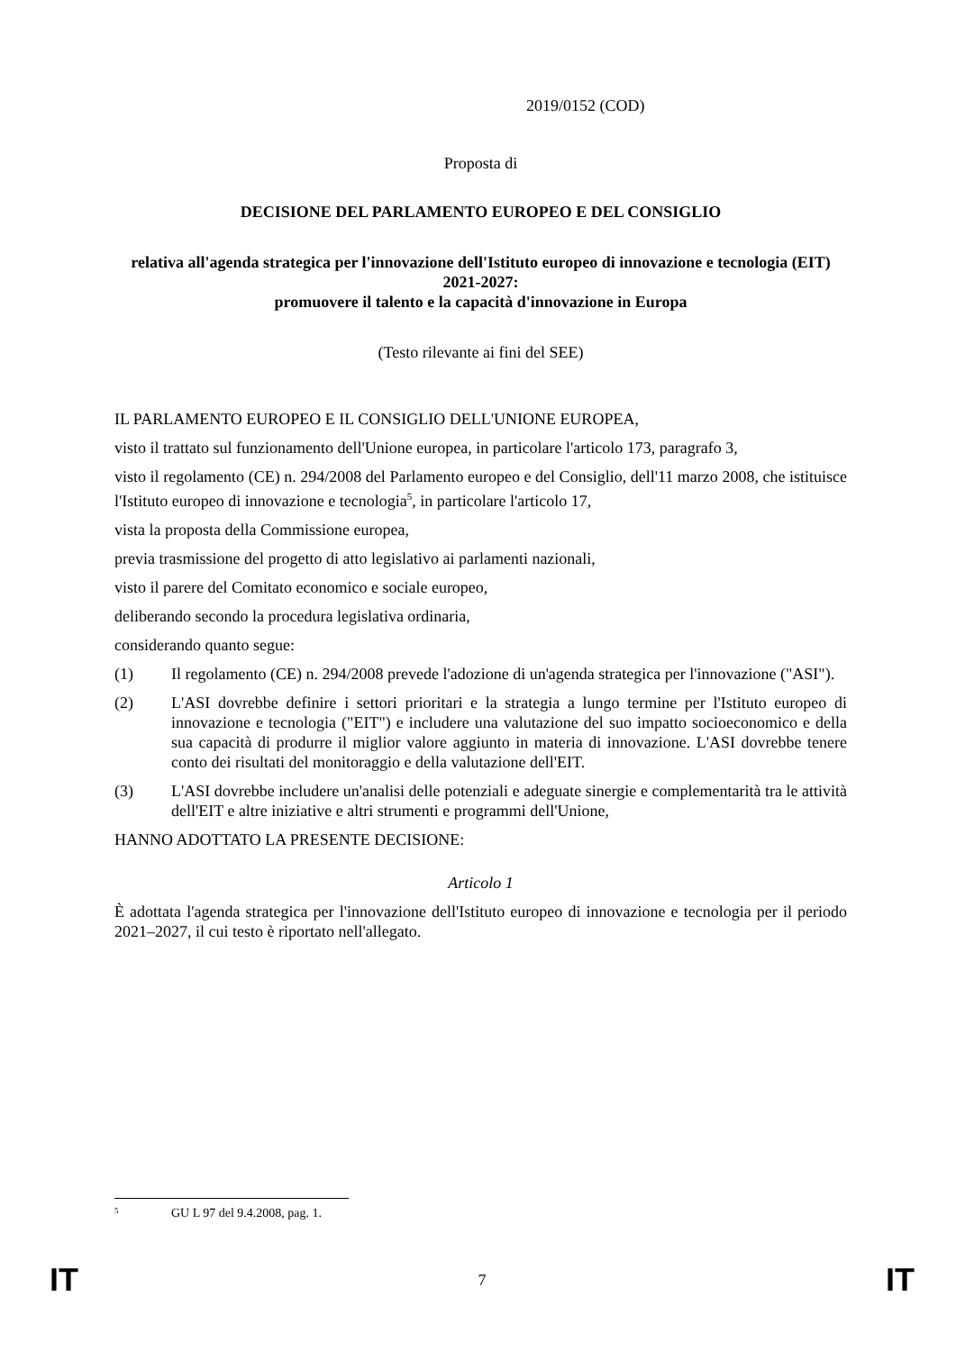2019/0152 (COD)
Proposta di
DECISIONE DEL PARLAMENTO EUROPEO E DEL CONSIGLIO
relativa all'agenda strategica per l'innovazione dell'Istituto europeo di innovazione e tecnologia (EIT) 2021-2027:
promuovere il talento e la capacità d'innovazione in Europa
(Testo rilevante ai fini del SEE)
IL PARLAMENTO EUROPEO E IL CONSIGLIO DELL'UNIONE EUROPEA,
visto il trattato sul funzionamento dell'Unione europea, in particolare l'articolo 173, paragrafo 3,
visto il regolamento (CE) n. 294/2008 del Parlamento europeo e del Consiglio, dell'11 marzo 2008, che istituisce l'Istituto europeo di innovazione e tecnologia<sup>5</sup>, in particolare l'articolo 17,
vista la proposta della Commissione europea,
previa trasmissione del progetto di atto legislativo ai parlamenti nazionali,
visto il parere del Comitato economico e sociale europeo,
deliberando secondo la procedura legislativa ordinaria,
considerando quanto segue:
(1) Il regolamento (CE) n. 294/2008 prevede l'adozione di un'agenda strategica per l'innovazione ("ASI").
(2) L'ASI dovrebbe definire i settori prioritari e la strategia a lungo termine per l'Istituto europeo di innovazione e tecnologia ("EIT") e includere una valutazione del suo impatto socioeconomico e della sua capacità di produrre il miglior valore aggiunto in materia di innovazione. L'ASI dovrebbe tenere conto dei risultati del monitoraggio e della valutazione dell'EIT.
(3) L'ASI dovrebbe includere un'analisi delle potenziali e adeguate sinergie e complementarità tra le attività dell'EIT e altre iniziative e altri strumenti e programmi dell'Unione,
HANNO ADOTTATO LA PRESENTE DECISIONE:
Articolo 1
È adottata l'agenda strategica per l'innovazione dell'Istituto europeo di innovazione e tecnologia per il periodo 2021–2027, il cui testo è riportato nell'allegato.
<sup>5</sup> GU L 97 del 9.4.2008, pag. 1.
IT 7 IT